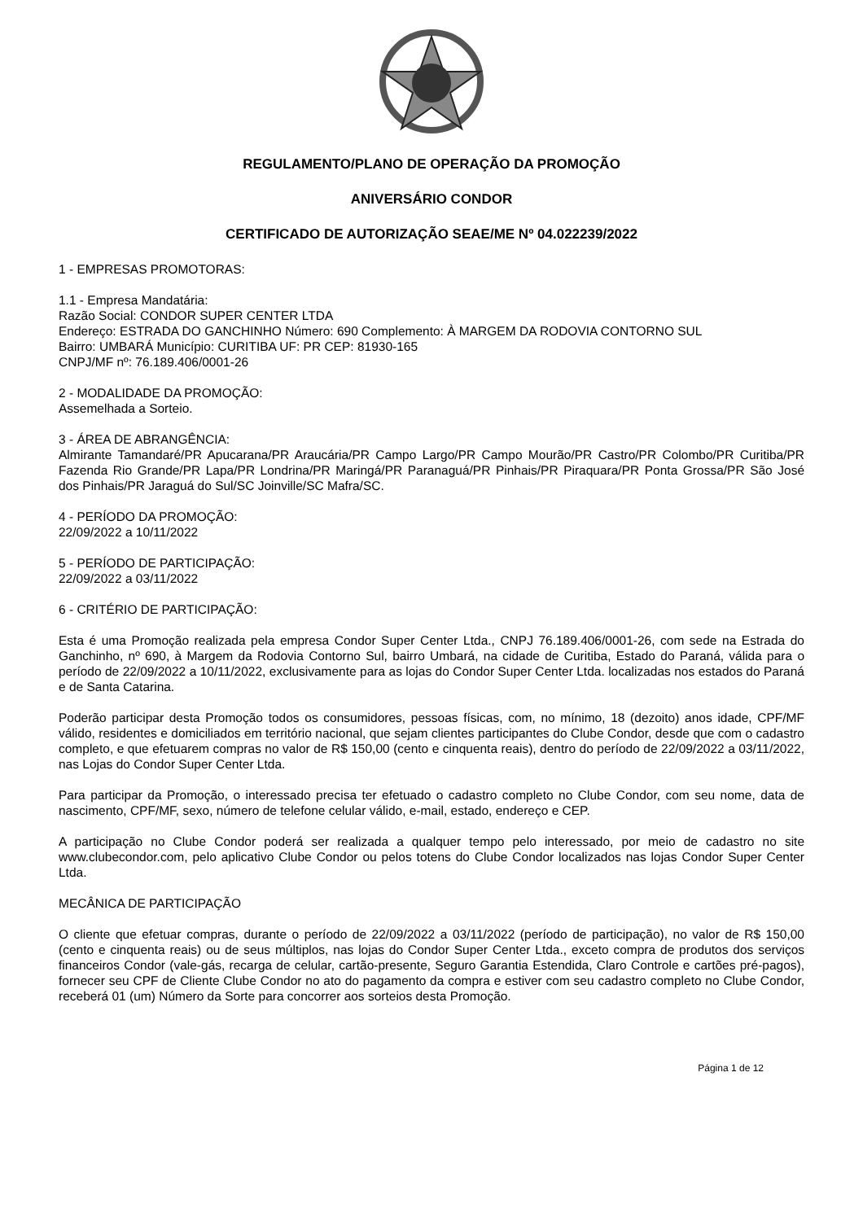REGULAMENTO/PLANO DE OPERAÇÃO DA PROMOÇÃO
ANIVERSÁRIO CONDOR
CERTIFICADO DE AUTORIZAÇÃO SEAE/ME Nº 04.022239/2022
1 - EMPRESAS PROMOTORAS:
1.1 - Empresa Mandatária:
Razão Social: CONDOR SUPER CENTER LTDA
Endereço: ESTRADA DO GANCHINHO Número: 690 Complemento: À MARGEM DA RODOVIA CONTORNO SUL
Bairro: UMBARÁ Município: CURITIBA UF: PR CEP: 81930-165
CNPJ/MF nº: 76.189.406/0001-26
2 - MODALIDADE DA PROMOÇÃO:
Assemelhada a Sorteio.
3 - ÁREA DE ABRANGÊNCIA:
Almirante Tamandaré/PR Apucarana/PR Araucária/PR Campo Largo/PR Campo Mourão/PR Castro/PR Colombo/PR Curitiba/PR Fazenda Rio Grande/PR Lapa/PR Londrina/PR Maringá/PR Paranaguá/PR Pinhais/PR Piraquara/PR Ponta Grossa/PR São José dos Pinhais/PR Jaraguá do Sul/SC Joinville/SC Mafra/SC.
4 - PERÍODO DA PROMOÇÃO:
22/09/2022 a 10/11/2022
5 - PERÍODO DE PARTICIPAÇÃO:
22/09/2022 a 03/11/2022
6 - CRITÉRIO DE PARTICIPAÇÃO:
Esta é uma Promoção realizada pela empresa Condor Super Center Ltda., CNPJ 76.189.406/0001-26, com sede na Estrada do Ganchinho, nº 690, à Margem da Rodovia Contorno Sul, bairro Umbará, na cidade de Curitiba, Estado do Paraná, válida para o período de 22/09/2022 a 10/11/2022, exclusivamente para as lojas do Condor Super Center Ltda. localizadas nos estados do Paraná e de Santa Catarina.
Poderão participar desta Promoção todos os consumidores, pessoas físicas, com, no mínimo, 18 (dezoito) anos idade, CPF/MF válido, residentes e domiciliados em território nacional, que sejam clientes participantes do Clube Condor, desde que com o cadastro completo, e que efetuarem compras no valor de R$ 150,00 (cento e cinquenta reais), dentro do período de 22/09/2022 a 03/11/2022, nas Lojas do Condor Super Center Ltda.
Para participar da Promoção, o interessado precisa ter efetuado o cadastro completo no Clube Condor, com seu nome, data de nascimento, CPF/MF, sexo, número de telefone celular válido, e-mail, estado, endereço e CEP.
A participação no Clube Condor poderá ser realizada a qualquer tempo pelo interessado, por meio de cadastro no site www.clubecondor.com, pelo aplicativo Clube Condor ou pelos totens do Clube Condor localizados nas lojas Condor Super Center Ltda.
MECÂNICA DE PARTICIPAÇÃO
O cliente que efetuar compras, durante o período de 22/09/2022 a 03/11/2022 (período de participação), no valor de R$ 150,00 (cento e cinquenta reais) ou de seus múltiplos, nas lojas do Condor Super Center Ltda., exceto compra de produtos dos serviços financeiros Condor (vale-gás, recarga de celular, cartão-presente, Seguro Garantia Estendida, Claro Controle e cartões pré-pagos), fornecer seu CPF de Cliente Clube Condor no ato do pagamento da compra e estiver com seu cadastro completo no Clube Condor, receberá 01 (um) Número da Sorte para concorrer aos sorteios desta Promoção.
Página 1 de 12